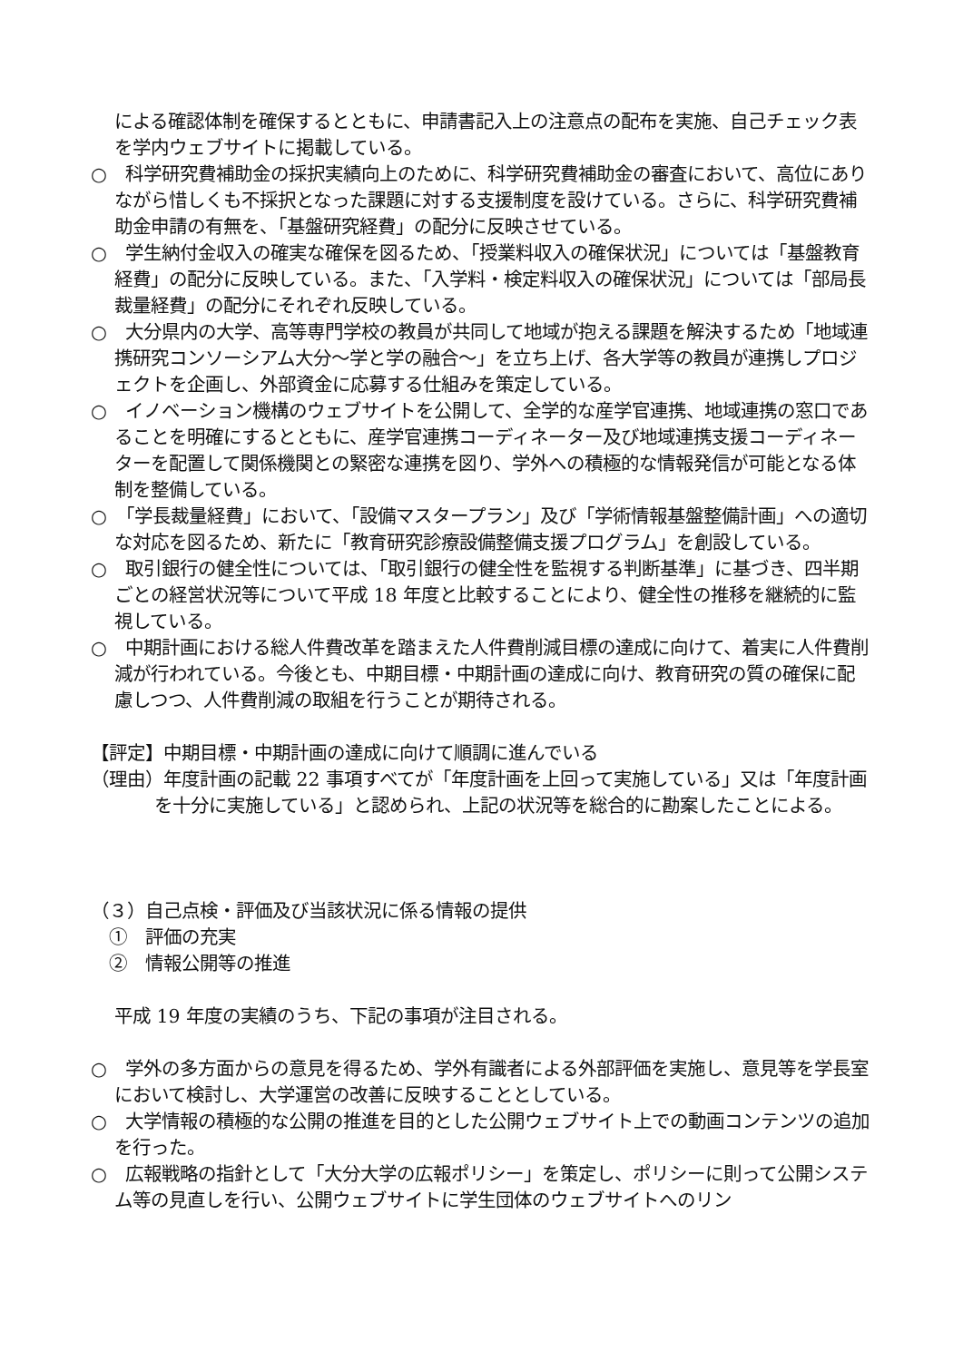による確認体制を確保するとともに、申請書記入上の注意点の配布を実施、自己チェック表を学内ウェブサイトに掲載している。
○　科学研究費補助金の採択実績向上のために、科学研究費補助金の審査において、高位にありながら惜しくも不採択となった課題に対する支援制度を設けている。さらに、科学研究費補助金申請の有無を、「基盤研究経費」の配分に反映させている。
○　学生納付金収入の確実な確保を図るため、「授業料収入の確保状況」については「基盤教育経費」の配分に反映している。また、「入学料・検定料収入の確保状況」については「部局長裁量経費」の配分にそれぞれ反映している。
○　大分県内の大学、高等専門学校の教員が共同して地域が抱える課題を解決するため「地域連携研究コンソーシアム大分～学と学の融合～」を立ち上げ、各大学等の教員が連携しプロジェクトを企画し、外部資金に応募する仕組みを策定している。
○　イノベーション機構のウェブサイトを公開して、全学的な産学官連携、地域連携の窓口であることを明確にするとともに、産学官連携コーディネーター及び地域連携支援コーディネーターを配置して関係機関との緊密な連携を図り、学外への積極的な情報発信が可能となる体制を整備している。
○　「学長裁量経費」において、「設備マスタープラン」及び「学術情報基盤整備計画」への適切な対応を図るため、新たに「教育研究診療設備整備支援プログラム」を創設している。
○　取引銀行の健全性については、「取引銀行の健全性を監視する判断基準」に基づき、四半期ごとの経営状況等について平成 18 年度と比較することにより、健全性の推移を継続的に監視している。
○　中期計画における総人件費改革を踏まえた人件費削減目標の達成に向けて、着実に人件費削減が行われている。今後とも、中期目標・中期計画の達成に向け、教育研究の質の確保に配慮しつつ、人件費削減の取組を行うことが期待される。
【評定】中期目標・中期計画の達成に向けて順調に進んでいる
（理由）年度計画の記載 22 事項すべてが「年度計画を上回って実施している」又は「年度計画を十分に実施している」と認められ、上記の状況等を総合的に勘案したことによる。
（３）自己点検・評価及び当該状況に係る情報の提供
　①　評価の充実
　②　情報公開等の推進
平成 19 年度の実績のうち、下記の事項が注目される。
○　学外の多方面からの意見を得るため、学外有識者による外部評価を実施し、意見等を学長室において検討し、大学運営の改善に反映することとしている。
○　大学情報の積極的な公開の推進を目的とした公開ウェブサイト上での動画コンテンツの追加を行った。
○　広報戦略の指針として「大分大学の広報ポリシー」を策定し、ポリシーに則って公開システム等の見直しを行い、公開ウェブサイトに学生団体のウェブサイトへのリン